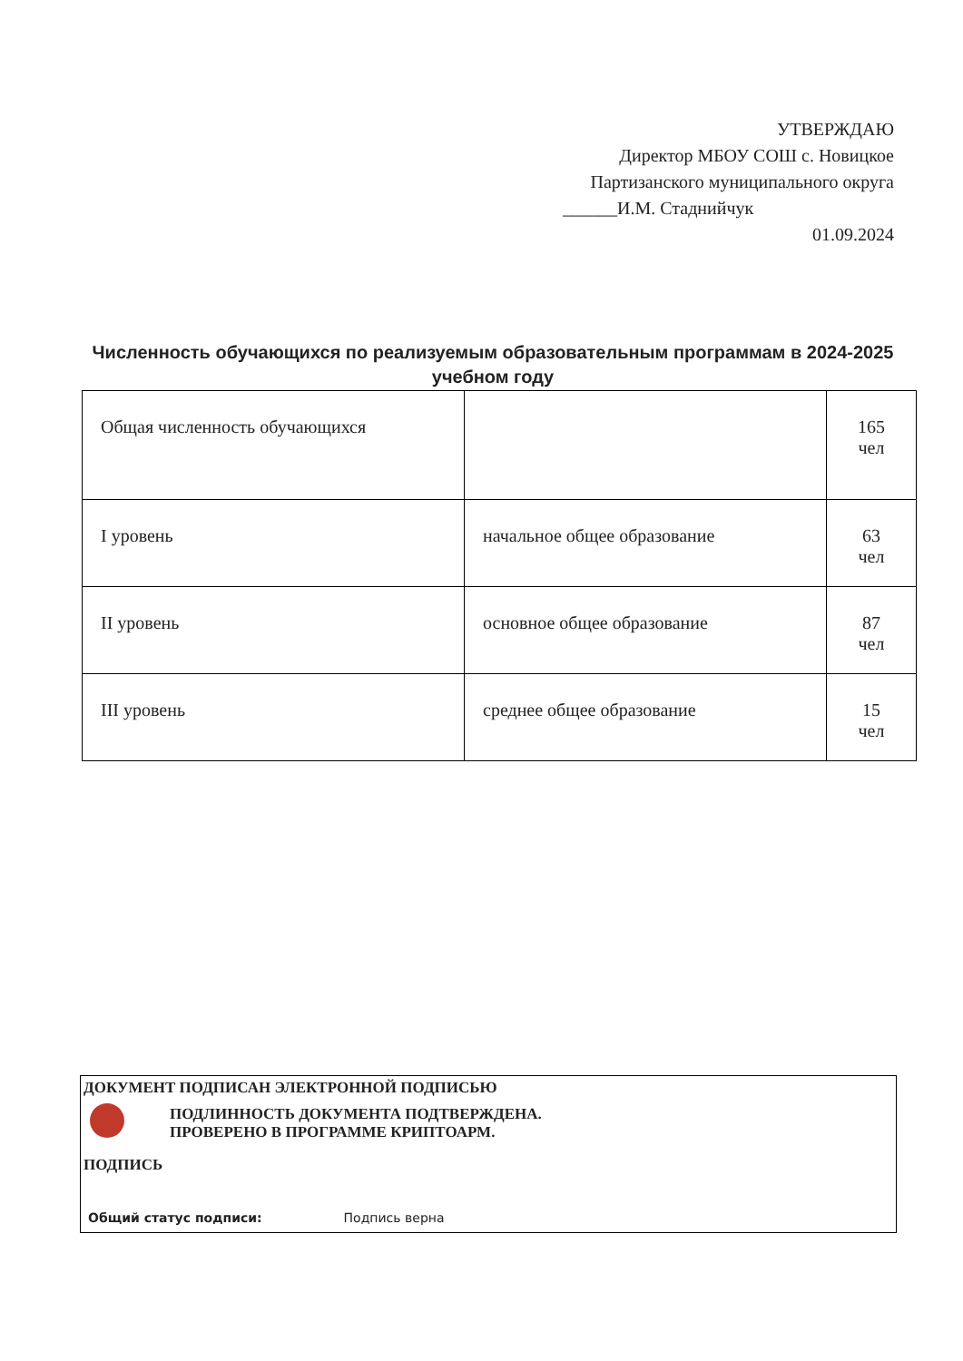УТВЕРЖДАЮ
Директор МБОУ СОШ с. Новицкое
Партизанского муниципального округа
______И.М. Стаднийчук
01.09.2024
Численность обучающихся по реализуемым образовательным программам в 2024-2025 учебном году
| Общая численность обучающихся | | 165 чел |
| I уровень | начальное общее образование | 63 чел |
| II уровень | основное общее образование | 87 чел |
| III уровень | среднее общее образование | 15 чел |
ДОКУМЕНТ ПОДПИСАН ЭЛЕКТРОННОЙ ПОДПИСЬЮ
ПОДЛИННОСТЬ ДОКУМЕНТА ПОДТВЕРЖДЕНА.
ПРОВЕРЕНО В ПРОГРАММЕ КРИПТОАРМ.
ПОДПИСЬ
Общий статус подписи: Подпись верна